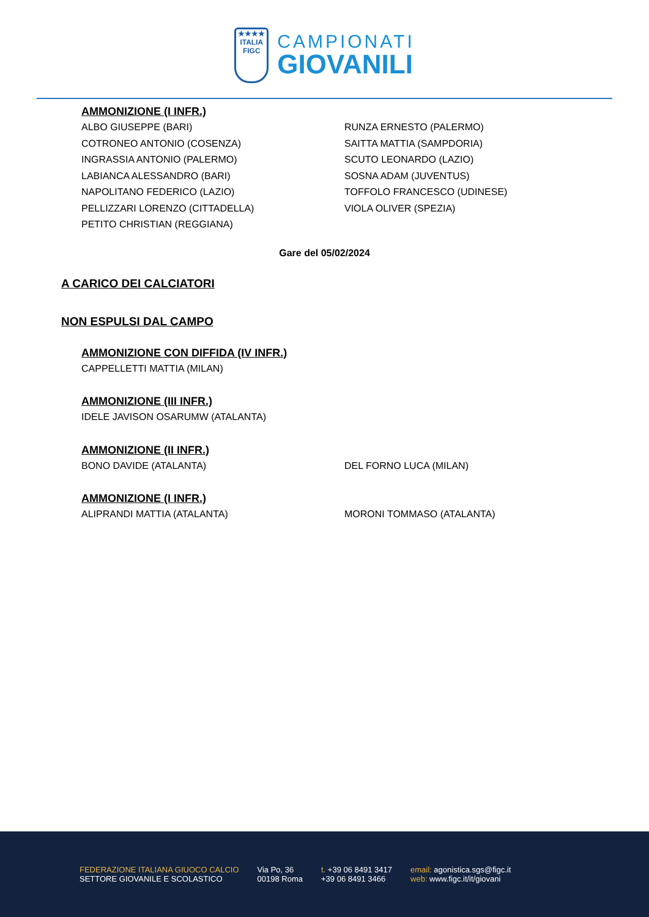★★★★
ITALIA
FIGC
CAMPIONATI
GIOVANILI
AMMONIZIONE (I INFR.)
ALBO GIUSEPPE (BARI)
COTRONEO ANTONIO (COSENZA)
INGRASSIA ANTONIO (PALERMO)
LABIANCA ALESSANDRO (BARI)
NAPOLITANO FEDERICO (LAZIO)
PELLIZZARI LORENZO (CITTADELLA)
PETITO CHRISTIAN (REGGIANA)
RUNZA ERNESTO (PALERMO)
SAITTA MATTIA (SAMPDORIA)
SCUTO LEONARDO (LAZIO)
SOSNA ADAM (JUVENTUS)
TOFFOLO FRANCESCO (UDINESE)
VIOLA OLIVER (SPEZIA)
Gare del 05/02/2024
A CARICO DEI CALCIATORI
NON ESPULSI DAL CAMPO
AMMONIZIONE CON DIFFIDA (IV INFR.)
CAPPELLETTI MATTIA (MILAN)
AMMONIZIONE (III INFR.)
IDELE JAVISON OSARUMW (ATALANTA)
AMMONIZIONE (II INFR.)
BONO DAVIDE (ATALANTA)
DEL FORNO LUCA (MILAN)
AMMONIZIONE (I INFR.)
ALIPRANDI MATTIA (ATALANTA)
MORONI TOMMASO (ATALANTA)
FEDERAZIONE ITALIANA GIUOCO CALCIO
SETTORE GIOVANILE E SCOLASTICO
Via Po, 36
00198 Roma
t. +39 06 8491 3417
+39 06 8491 3466
email: agonistica.sgs@figc.it
web: www.figc.it/it/giovani